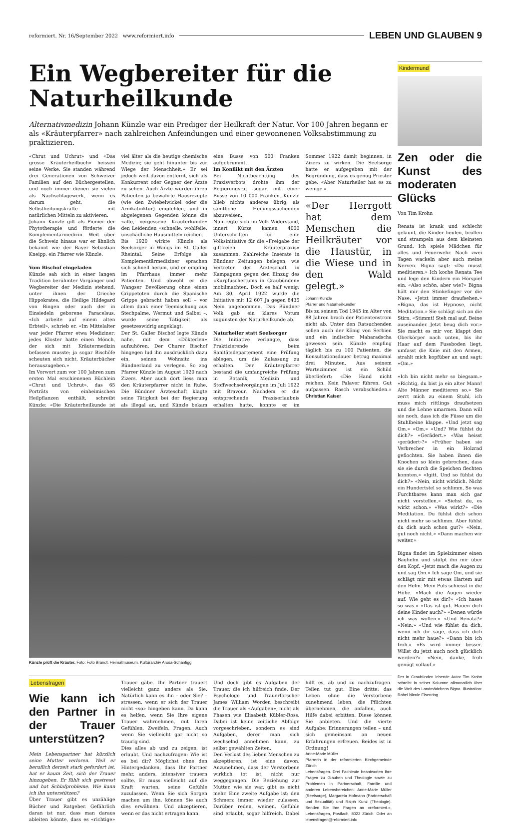reformiert. Nr. 16/September 2022 www.reformiert.info LEBEN UND GLAUBEN 9
Ein Wegbereiter für die Naturheilkunde
Alternativmedizin Johann Künzle war ein Prediger der Heilkraft der Natur. Vor 100 Jahren begann er als «Kräuterpfarrer» nach zahlreichen Anfeindungen und einer gewonnenen Volksabstimmung zu praktizieren.
«Chrut und Uchrut» und «Das grosse Kräuterheilbuch» heissen seine Werke. Sie standen während drei Generationen von Schweizer Familien auf den Büchergestellen, und noch immer dienen sie vielen als Nachschlagewerk, wenn es darum geht, die Selbstheilungskräfte mit natürlichen Mitteln zu aktivieren.
Johann Künzle gilt als Pionier der Phytotherapie und förderte die Komplementärmedizin. Weit über die Schweiz hinaus war er ähnlich bekannt wie der Bayer Sebastian Kneipp, ein Pfarrer wie Künzle.
Vom Bischof eingeladen
Künzle sah sich in einer langen Tradition berühmter Vorgänger und Wegbereiter der Medizin stehend, unter ihnen der Grieche Hippokrates, die Heilige Hildegard von Bingen oder auch der in Einsiedeln geborene Paracelsus. «Ich arbeite auf einem alten Erbteil», schrieb er. «Im Mittelalter war jeder Pfarrer etwa Mediziner; jedes Kloster hatte einen Mönch, der sich mit Kräutermedizin befassen musste; ja sogar Bischöfe scheuten sich nicht, Kräuterbücher herauszugeben.»
Im Vorwort zum vor 100 Jahren zum ersten Mal erschienenen Büchlein «Chrut und Uchrut», das 65 Porträts von einheimischen Heilpflanzen enthält, schreibt Künzle: «Die Kräuterheilkunde ist viel älter als die heutige chemische Medizin; sie geht hinunter bis zur Wiege der Menschheit.» Er sei jedoch weit davon entfernt, sich als Konkurrent oder Gegner der Ärzte zu sehen. Auch Ärzte würden ihren Patienten ja bewährte Hausrezepte (wie den Zwiebelwickel oder die Arnikatinktur) empfehlen, und in abgelegenen Gegenden könne die «alte, vergessene Kräuterkunde» den Leidenden «schnelle, wohlfeile, unschädliche Hausmittel» reichen.
Bis 1920 wirkte Künzle als Seelsorger in Wangs im St. Galler Rheintal. Seine Erfolge als Komplementärmediziner sprachen sich schnell herum, und er empfing im Pfarrhaus immer mehr Patienten. Und obwohl er die Wangser Bevölkerung ohne einen Grippetoten durch die Spanische Grippe gebracht haben soll – vor allem dank einer Teemischung aus Stechpalme, Wermut und Salbei –, wurde seine Tätigkeit als gesetzeswidrig angeklagt.
Der St. Galler Bischof legte Künzle nahe, mit dem «Dökterlen» aufzuhören. Der Churer Bischof hingegen lud ihn ausdrücklich dazu ein, seinen Wohnsitz ins Bündnerland zu verlegen. So zog Pfarrer Künzle im August 1920 nach Zizers. Aber auch dort liess man den Kräuterpfarrer nicht in Ruhe. Die Bündner Ärzteschaft klagte seine Tätigkeit bei der Regierung als illegal an, und Künzle bekam eine Busse von 500 Franken aufgebrummt.
Im Konflikt mit den Ärzten
Bei Nichtbeachtung des Praxisverbots drohte ihm der Regierungsrat sogar mit einer Busse von 10 000 Franken. Künzle blieb nichts anderes übrig, als sämtliche Heilungssuchenden abzuweisen.
Nun regte sich im Volk Widerstand, innert Kürze kamen 4000 Unterschriften für eine Volksinitiative für die «Freigabe der giftfreien Kräuterpraxis» zusammen. Zahlreiche Inserate in Bündner Zeitungen belegen, wie Vertreter der Ärzteschaft in Kampagnen gegen den Einzug des «Kurpfuschertums in Graubünden» mobilmachten. Doch es half wenig: Am 30. April 1922 wurde die Initiative mit 12 607 Ja gegen 8435 Nein angenommen. Das Bündner Volk gab ein klares Votum zugunsten der Naturheilkunde ab.
Naturheiler statt Seelsorger
Die Initiative verlangte, dass Praktizierende beim Sanitätsdepartement eine Prüfung ablegen, um die Zulassung zu erhalten. Der Kräuterpfarrer bestand die umfangreiche Prüfung in Botanik, Medizin und Stoffwechselvorgängen im Juli 1922 mit Bravour. Nachdem er die entsprechende Praxiserlaubnis erhalten hatte, konnte er im Sommer 1922 damit beginnen, in Zizers zu wirken. Die Seelsorge hatte er aufgegeben mit der Begründung, dass es genug Priester gebe. «Aber Naturheiler hat es zu wenige.»
«Der Herrgott hat dem Menschen die Heilkräuter vor die Haustür, in die Wiese und in den Wald gelegt.»
Johann Künzle
Pfarrer und Naturheilkundler
Bis zu seinem Tod 1945 im Alter von 88 Jahren brach der Patientenstrom nicht ab. Unter den Ratsuchenden sollen auch der König von Serbien und ein indischer Maharadscha gewesen sein. Künzle empfing täglich bis zu 100 Patienten, die Konsultationsdauer betrug maximal drei Minuten. Aus seinem Wartezimmer ist ein Schild überliefert: «Die Hand nicht reichen. Kein Palaver führen. Gut aufpassen. Rasch verabschieden.» Christian Kaiser
Künzle prüft die Kräuter. Foto: Foto Brandt, Heimatmuseum, Kulturarchiv Arosa-Schanfigg
Lebensfragen
Wie kann ich den Partner in der Trauer unterstützen?
Mein Lebenspartner hat kürzlich seine Mutter verloren. Weil er beruflich derzeit stark gefordert ist, hat er kaum Zeit, sich der Trauer hinzugeben. Er fühlt sich gestresst und hat Schlafprobleme. Wie kann ich ihn unterstützen?
Über Trauer gibt es unzählige Bücher und Ratgeber. Gefährlich daran ist nur, dass man daraus ableiten könnte, dass es «richtige» Trauer gäbe. Ihr Partner trauert vielleicht ganz anders als Sie. Natürlich kann es ihn – oder Sie? – stressen, wenn er sich der Trauer nicht «so» hingeben kann. Da kann es helfen, wenn Sie Ihre eigene Trauer wahrnehmen, mit Ihren Gefühlen, Zweifeln, Fragen. Auch wenn Sie vielleicht gar nicht so traurig sind.
Dies alles ab und zu zeigen, ist erlaubt. Und nachzufragen: Wie ist es bei dir? Möglichst ohne den Hintergedanken, dass Ihr Partner mehr, anders, intensiver trauern sollte. Er muss vielleicht auf die Kraft warten, seine Gefühle zuzulassen. Wenn Sie sich Sorgen machen um ihn, können Sie auch dies erwähnen. Und akzeptieren, wenn er das nicht ertragen kann.
Und doch gibt es Aufgaben der Trauer, die ich hilfreich finde. Der Psychologe und Trauerforscher James William Worden beschreibt die Trauer als «Aufgaben», nicht als Phasen wie Elisabeth Kübler-Ross. Dabei ist keine zeitliche Abfolge vorgeschrieben, sondern es sind Aufgaben, derer man sich wechselnd annehmen kann, zu selbst gewählten Zeiten.
Den Verlust des lieben Menschen zu akzeptieren, ist eine davon. Anzunehmen, dass der Verstorbene wirklich tot ist, nicht nur weggegangen. Die Beziehung zur Mutter, wie sie war, gibt es nicht mehr. Eine zweite Aufgabe ist: den Schmerz immer wieder zulassen. Darüber reden, weinen. Gefühle sind erlaubt, sogar hilfreich. Dabei hilft es, ab und zu nachzufragen. Teilen tut gut. Eine dritte: das Leben ohne die Verstorbene zunehmend leben, die Pflichten übernehmen, die anfallen, auch Hilfe dabei erbitten. Diese können Sie anbieten. Und die vierte Aufgabe: Erinnerungen teilen – und sich gemeinsam an neuen Erfahrungen erfreuen. Beides ist in Ordnung!
Anne-Marie Müller
Pfarrerin in der reformierten Kirchgemeinde Zürich
Lebensfragen. Drei Fachleute beantworten Ihre Fragen zu Glauben und Theologie sowie zu Problemen in Partnerschaft, Familie und anderen Lebensbereichen: Anne-Marie Müller (Seelsorge), Margareta Hofmann (Partnerschaft und Sexualität) und Ralph Kunz (Theologie). Senden Sie Ihre Fragen an «reformiert.», Lebensfragen, Postfach, 8022 Zürich. Oder an lebensfragen@reformiert.info
Kindermund
Zen oder die Kunst des moderaten Glücks
Von Tim Krohn
Renata ist krank und schlecht gelaunt, die Kinder heulen, brüllen und strampeln aus dem kleinsten Grund. Ich spiele Mädchen für alles und Feuerwehr. Nach zwei Tagen wackeln aber auch meine Nerven. Bigna sagt: «Du musst meditieren.» Ich koche Renata Tee und lege den Kindern ein Hörspiel ein. «Also schön, aber wie?» Bigna hält mir den Stinkefinger vor die Nase. «Jetzt immer draufsehen.» «Bigna, das ist Hypnose, nicht Meditation.» Sie schlägt sich an die Stirn. «Stimmt! Steh mal auf. Beine auseinander. Jetzt beug dich vor.» Sie macht es mir vor, klappt den Oberkörper nach unten, bis ihr Haar auf dem Fussboden liegt, umfasst die Knie mit den Armen, strahlt mich kopfüber an und sagt: «Om.»
«Ich bin nicht mehr so biegsam.» «Richtig, du bist ja ein alter Mann! Alte Männer meditieren so.» Sie zerrt mich zu einem Stuhl, ich muss mich rittlings draufsetzen und die Lehne umarmen. Dann will sie noch, dass ich die Füsse um die Stuhlbeine klappe. «Und jetzt sag Om.» «Om.» «Und? Wie fühlst du dich?» «Gerädert.» «Was heisst ‹gerädert›?» «Früher haben sie Verbrecher in ein Holzrad geflochten. Sie haben ihnen die Knochen so klein gebrochen, dass sie sie durch die Speichen flechten konnten.» «Igitt. Und so fühlst du dich?» «Nein, nicht wirklich. Nicht ein Hundertstel so schlimm. So was Furchtbares kann man sich gar nicht vorstellen.» «Siehst du, es wirkt schon.» «Was wirkt?» «Die Meditation. Du fühlst dich schon nicht mehr so schlimm. Aber fühlst du dich auch schon gut?» «Nein, gut noch nicht.» «Dann machen wir weiter.»
Bigna findet im Spielzimmer einen Bauhelm und stülpt ihn mir über den Kopf. «Jetzt mach die Augen zu und sag Om.» Ich sage Om, und sie schlägt mir mit etwas Hartem auf den Helm. Mein Puls schiesst in die Höhe. «Mach die Augen wieder auf. Wie geht es dir?» «Ich hasse so was.» «Das ist gut. Hauen dich deine Kinder auch?» «Denen würde ich was wollen.» «Und Renata?» «Nein.» «Und wie fühlst du dich, wenn ich dir sage, dass ich dich nicht mehr haue?» «Dann bin ich froh.» «Es wird immer besser. Willst du jetzt auch noch glücklich werden?» «Nein, danke, froh genügt vollauf.»
Der in Graubünden lebende Autor Tim Krohn schreibt in seiner Kolumne allmonatlich über die Welt des Landmädchens Bigna. Illustration: Rahel Nicole Eisenring